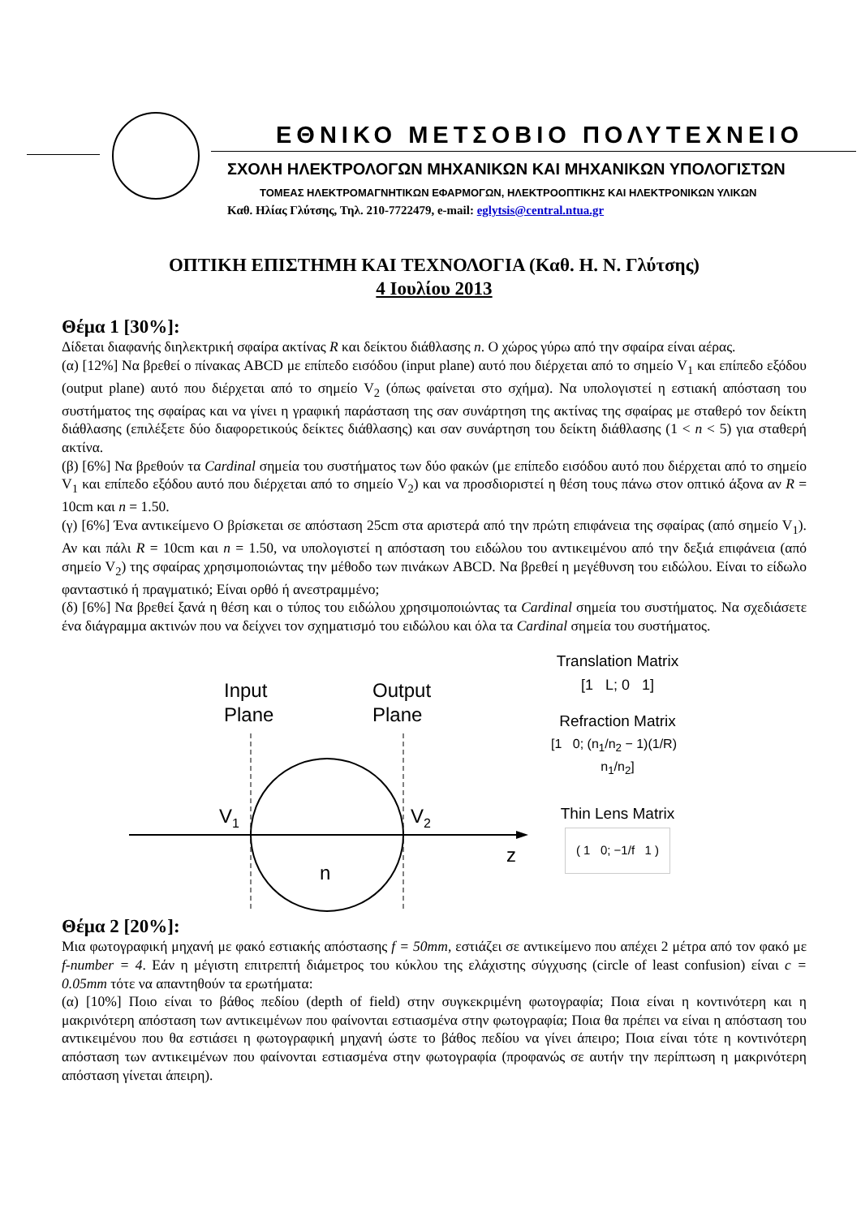ΕΘΝΙΚΟ ΜΕΤΣΟΒΙΟ ΠΟΛΥΤΕΧΝΕΙΟ
ΣΧΟΛΗ ΗΛΕΚΤΡΟΛΟΓΩΝ ΜΗΧΑΝΙΚΩΝ ΚΑΙ ΜΗΧΑΝΙΚΩΝ ΥΠΟΛΟΓΙΣΤΩΝ
ΤΟΜΕΑΣ ΗΛΕΚΤΡΟΜΑΓΝΗΤΙΚΩΝ ΕΦΑΡΜΟΓΩΝ, ΗΛΕΚΤΡΟΟΠΤΙΚΗΣ ΚΑΙ ΗΛΕΚΤΡΟΝΙΚΩΝ ΥΛΙΚΩΝ
Καθ. Ηλίας Γλύτσης, Τηλ. 210-7722479, e-mail: eglytsis@central.ntua.gr
ΟΠΤΙΚΗ ΕΠΙΣΤΗΜΗ ΚΑΙ ΤΕΧΝΟΛΟΓΙΑ (Καθ. Η. Ν. Γλύτσης)
4 Ιουλίου 2013
Θέμα 1 [30%]:
Δίδεται διαφανής διηλεκτρική σφαίρα ακτίνας R και δείκτου διάθλασης n. Ο χώρος γύρω από την σφαίρα είναι αέρας.
(α) [12%] Να βρεθεί ο πίνακας ABCD με επίπεδο εισόδου (input plane) αυτό που διέρχεται από το σημείο V<sub>1</sub> και επίπεδο εξόδου (output plane) αυτό που διέρχεται από το σημείο V<sub>2</sub> (όπως φαίνεται στο σχήμα). Να υπολογιστεί η εστιακή απόσταση του συστήματος της σφαίρας και να γίνει η γραφική παράσταση της σαν συνάρτηση της ακτίνας της σφαίρας με σταθερό τον δείκτη διάθλασης (επιλέξετε δύο διαφορετικούς δείκτες διάθλασης) και σαν συνάρτηση του δείκτη διάθλασης (1 < n < 5) για σταθερή ακτίνα.
(β) [6%] Να βρεθούν τα Cardinal σημεία του συστήματος των δύο φακών (με επίπεδο εισόδου αυτό που διέρχεται από το σημείο V<sub>1</sub> και επίπεδο εξόδου αυτό που διέρχεται από το σημείο V<sub>2</sub>) και να προσδιοριστεί η θέση τους πάνω στον οπτικό άξονα αν R = 10cm και n = 1.50.
(γ) [6%] Ένα αντικείμενο Ο βρίσκεται σε απόσταση 25cm στα αριστερά από την πρώτη επιφάνεια της σφαίρας (από σημείο V<sub>1</sub>). Αν και πάλι R = 10cm και n = 1.50, να υπολογιστεί η απόσταση του ειδώλου του αντικειμένου από την δεξιά επιφάνεια (από σημείο V<sub>2</sub>) της σφαίρας χρησιμοποιώντας την μέθοδο των πινάκων ABCD. Να βρεθεί η μεγέθυνση του ειδώλου. Είναι το είδωλο φανταστικό ή πραγματικό; Είναι ορθό ή ανεστραμμένο;
(δ) [6%] Να βρεθεί ξανά η θέση και ο τύπος του ειδώλου χρησιμοποιώντας τα Cardinal σημεία του συστήματος. Να σχεδιάσετε ένα διάγραμμα ακτινών που να δείχνει τον σχηματισμό του ειδώλου και όλα τα Cardinal σημεία του συστήματος.
Input
Plane
Output
Plane
V1
V2
z
n
Translation Matrix
[1 L; 0 1]
Refraction Matrix
[1 0; (n<sub>1</sub>/n<sub>2</sub> − 1)(1/R) n<sub>1</sub>/n<sub>2</sub>]
Thin Lens Matrix
( 1 0; −1/f 1 )
Θέμα 2 [20%]:
Μια φωτογραφική μηχανή με φακό εστιακής απόστασης f = 50mm, εστιάζει σε αντικείμενο που απέχει 2 μέτρα από τον φακό με f-number = 4. Εάν η μέγιστη επιτρεπτή διάμετρος του κύκλου της ελάχιστης σύγχυσης (circle of least confusion) είναι c = 0.05mm τότε να απαντηθούν τα ερωτήματα:
(α) [10%] Ποιο είναι το βάθος πεδίου (depth of field) στην συγκεκριμένη φωτογραφία; Ποια είναι η κοντινότερη και η μακρινότερη απόσταση των αντικειμένων που φαίνονται εστιασμένα στην φωτογραφία; Ποια θα πρέπει να είναι η απόσταση του αντικειμένου που θα εστιάσει η φωτογραφική μηχανή ώστε το βάθος πεδίου να γίνει άπειρο; Ποια είναι τότε η κοντινότερη απόσταση των αντικειμένων που φαίνονται εστιασμένα στην φωτογραφία (προφανώς σε αυτήν την περίπτωση η μακρινότερη απόσταση γίνεται άπειρη).